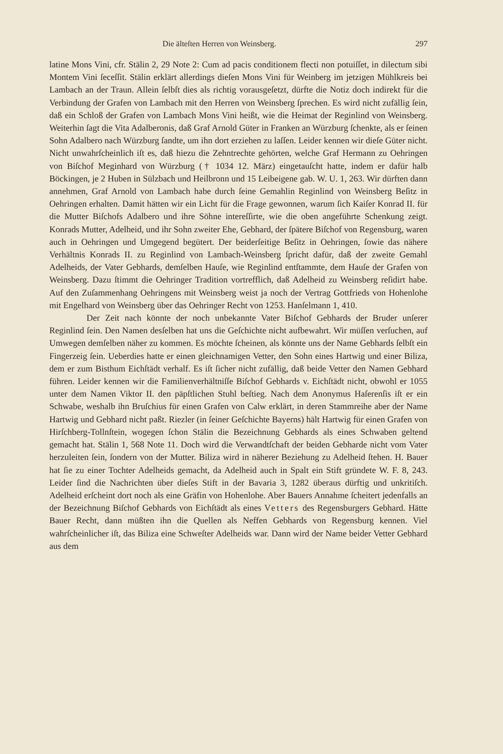Die älteſten Herren von Weinsberg. 297
latine Mons Vini, cfr. Stälin 2, 29 Note 2: Cum ad pacis conditionem flecti non potuiſſet, in dilectum sibi Montem Vini ſeceſſit. Stälin erklärt allerdings dieſen Mons Vini für Weinberg im jetzigen Mühlkreis bei Lambach an der Traun. Allein ſelbſt dies als richtig vorausgeſetzt, dürfte die Notiz doch indirekt für die Verbindung der Grafen von Lambach mit den Herren von Weinsberg ſprechen. Es wird nicht zufällig ſein, daß ein Schloß der Grafen von Lambach Mons Vini heißt, wie die Heimat der Reginlind von Weinsberg. Weiterhin ſagt die Vita Adalberonis, daß Graf Arnold Güter in Franken an Würzburg ſchenkte, als er ſeinen Sohn Adalbero nach Würzburg ſandte, um ihn dort erziehen zu laſſen. Leider kennen wir dieſe Güter nicht. Nicht unwahrſcheinlich iſt es, daß hiezu die Zehntrechte gehörten, welche Graf Hermann zu Oehringen von Biſchof Meginhard von Würzburg († 1034 12. März) eingetauſcht hatte, indem er dafür halb Böckingen, je 2 Huben in Sülzbach und Heilbronn und 15 Leibeigene gab. W. U. 1, 263. Wir dürften dann annehmen, Graf Arnold von Lambach habe durch ſeine Gemahlin Reginlind von Weinsberg Beſitz in Oehringen erhalten. Damit hätten wir ein Licht für die Frage gewonnen, warum ſich Kaiſer Konrad II. für die Mutter Biſchofs Adalbero und ihre Söhne intereſſirte, wie die oben angeführte Schenkung zeigt. Konrads Mutter, Adelheid, und ihr Sohn zweiter Ehe, Gebhard, der ſpätere Biſchof von Regensburg, waren auch in Oehringen und Umgegend begütert. Der beiderſeitige Beſitz in Oehringen, ſowie das nähere Verhältnis Konrads II. zu Reginlind von Lambach-Weinsberg ſpricht dafür, daß der zweite Gemahl Adelheids, der Vater Gebhards, demſelben Hauſe, wie Reginlind entſtammte, dem Hauſe der Grafen von Weinsberg. Dazu ſtimmt die Oehringer Tradition vortrefflich, daß Adelheid zu Weinsberg reſidirt habe. Auf den Zuſammenhang Oehringens mit Weinsberg weist ja noch der Vertrag Gottfrieds von Hohenlohe mit Engelhard von Weinsberg über das Oehringer Recht von 1253. Hanſelmann 1, 410.
Der Zeit nach könnte der noch unbekannte Vater Biſchof Gebhards der Bruder unſerer Reginlind ſein. Den Namen desſelben hat uns die Geſchichte nicht aufbewahrt. Wir müſſen verſuchen, auf Umwegen demſelben näher zu kommen. Es möchte ſcheinen, als könnte uns der Name Gebhards ſelbſt ein Fingerzeig ſein. Ueberdies hatte er einen gleichnamigen Vetter, den Sohn eines Hartwig und einer Biliza, dem er zum Bisthum Eichſtädt verhalf. Es iſt ſicher nicht zufällig, daß beide Vetter den Namen Gebhard führen. Leider kennen wir die Familienverhältniſſe Biſchof Gebhards v. Eichſtädt nicht, obwohl er 1055 unter dem Namen Viktor II. den päpſtlichen Stuhl beſtieg. Nach dem Anonymus Haſerenſis iſt er ein Schwabe, weshalb ihn Bruſchius für einen Grafen von Calw erklärt, in deren Stammreihe aber der Name Hartwig und Gebhard nicht paßt. Riezler (in ſeiner Geſchichte Bayerns) hält Hartwig für einen Grafen von Hirſchberg-Tollnſtein, wogegen ſchon Stälin die Bezeichnung Gebhards als eines Schwaben geltend gemacht hat. Stälin 1, 568 Note 11. Doch wird die Verwandtſchaft der beiden Gebharde nicht vom Vater herzuleiten ſein, ſondern von der Mutter. Biliza wird in näherer Beziehung zu Adelheid ſtehen. H. Bauer hat ſie zu einer Tochter Adelheids gemacht, da Adelheid auch in Spalt ein Stift gründete W. F. 8, 243. Leider ſind die Nachrichten über dieſes Stift in der Bavaria 3, 1282 überaus dürftig und unkritiſch. Adelheid erſcheint dort noch als eine Gräfin von Hohenlohe. Aber Bauers Annahme ſcheitert jedenfalls an der Bezeichnung Biſchof Gebhards von Eichſtädt als eines Vetters des Regensburgers Gebhard. Hätte Bauer Recht, dann müßten ihn die Quellen als Neffen Gebhards von Regensburg kennen. Viel wahrſcheinlicher iſt, das Biliza eine Schweſter Adelheids war. Dann wird der Name beider Vetter Gebhard aus dem